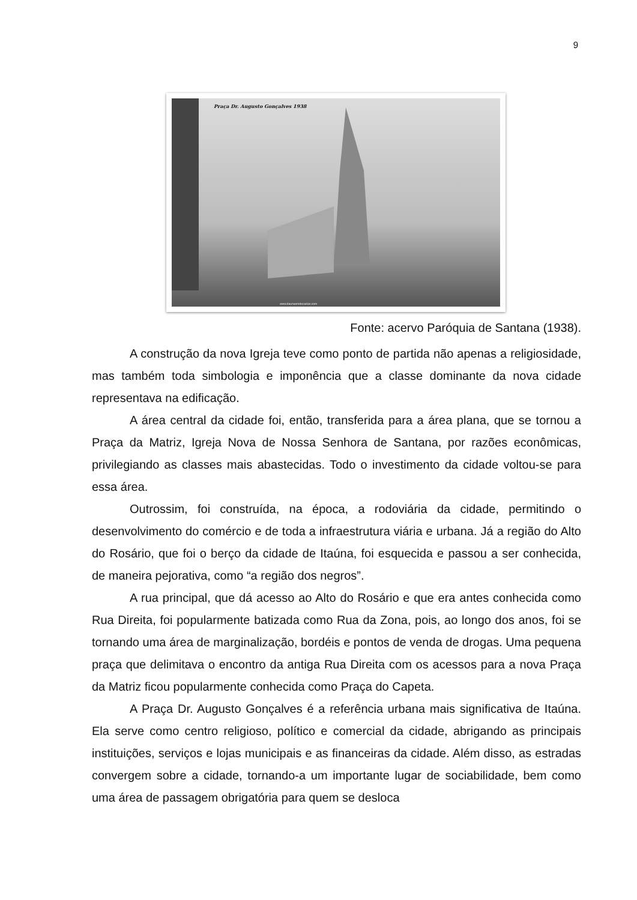9
Praça Dr. Augusto Gonçalves 1938
www.itaunaemdecadas.com
Fonte: acervo Paróquia de Santana (1938).
A construção da nova Igreja teve como ponto de partida não apenas a religiosidade, mas também toda simbologia e imponência que a classe dominante da nova cidade representava na edificação.
A área central da cidade foi, então, transferida para a área plana, que se tornou a Praça da Matriz, Igreja Nova de Nossa Senhora de Santana, por razões econômicas, privilegiando as classes mais abastecidas. Todo o investimento da cidade voltou-se para essa área.
Outrossim, foi construída, na época, a rodoviária da cidade, permitindo o desenvolvimento do comércio e de toda a infraestrutura viária e urbana. Já a região do Alto do Rosário, que foi o berço da cidade de Itaúna, foi esquecida e passou a ser conhecida, de maneira pejorativa, como “a região dos negros”.
A rua principal, que dá acesso ao Alto do Rosário e que era antes conhecida como Rua Direita, foi popularmente batizada como Rua da Zona, pois, ao longo dos anos, foi se tornando uma área de marginalização, bordéis e pontos de venda de drogas. Uma pequena praça que delimitava o encontro da antiga Rua Direita com os acessos para a nova Praça da Matriz ficou popularmente conhecida como Praça do Capeta.
A Praça Dr. Augusto Gonçalves é a referência urbana mais significativa de Itaúna. Ela serve como centro religioso, político e comercial da cidade, abrigando as principais instituições, serviços e lojas municipais e as financeiras da cidade. Além disso, as estradas convergem sobre a cidade, tornando-a um importante lugar de sociabilidade, bem como uma área de passagem obrigatória para quem se desloca